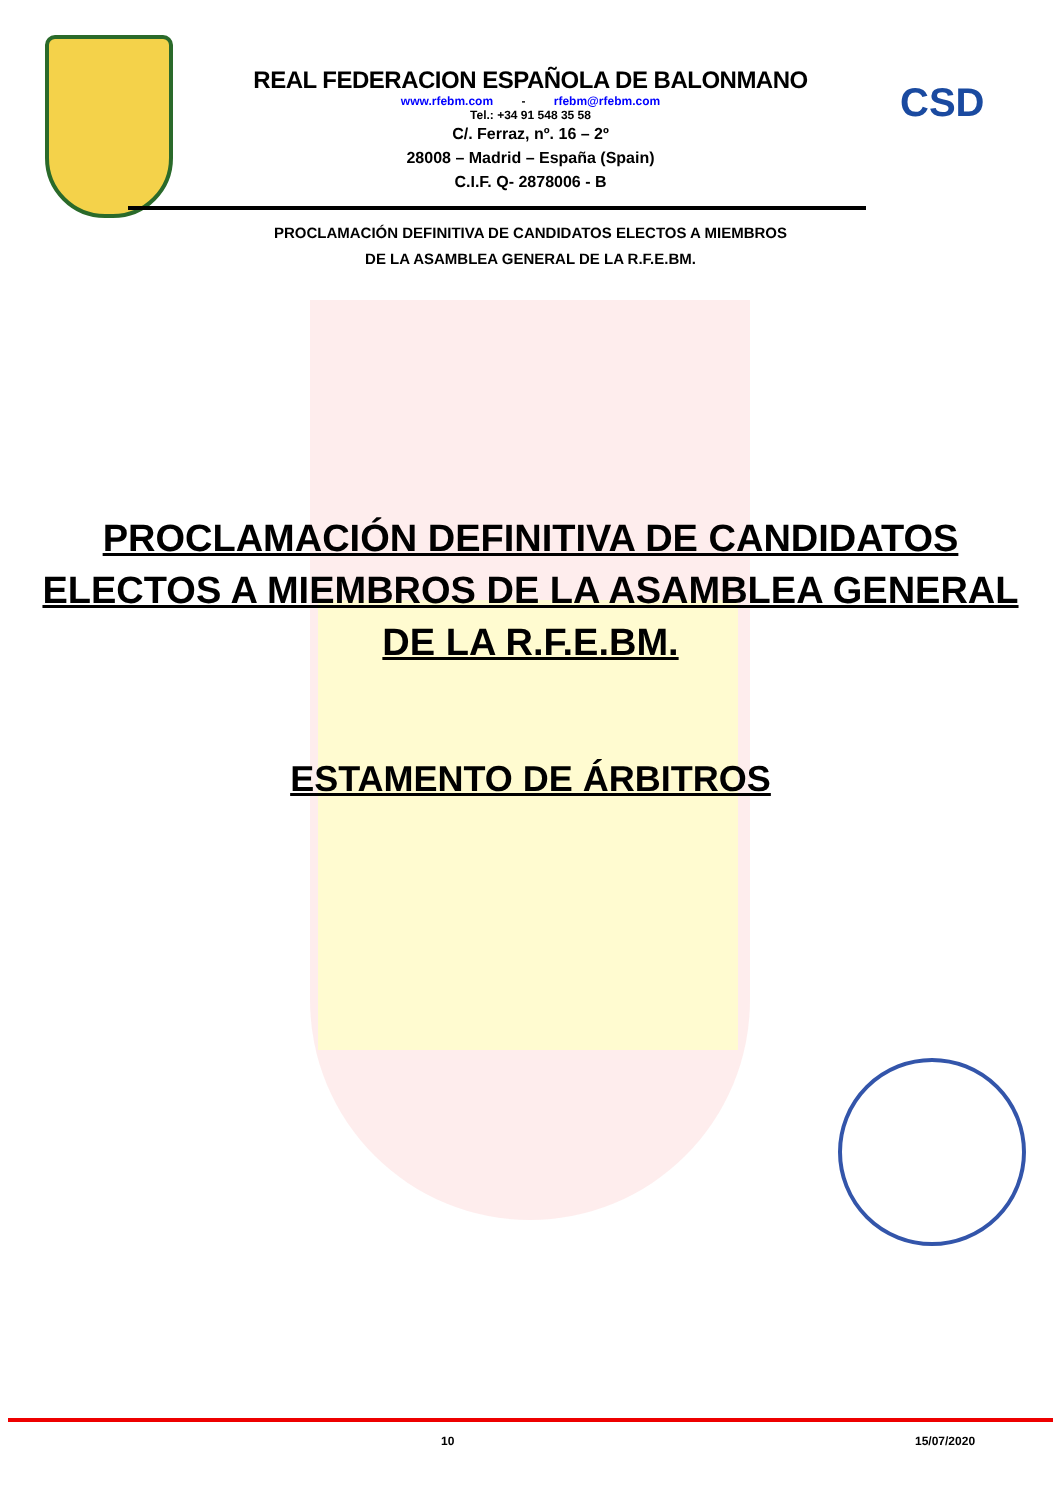CSD
REAL FEDERACION ESPAÑOLA DE BALONMANO
www.rfebm.com - rfebm@rfebm.com
Tel.: +34 91 548 35 58
C/. Ferraz, nº. 16 – 2º
28008 – Madrid – España (Spain)
C.I.F. Q- 2878006 - B
PROCLAMACIÓN DEFINITIVA DE CANDIDATOS ELECTOS A MIEMBROS
DE LA ASAMBLEA GENERAL DE LA R.F.E.BM.
PROCLAMACIÓN DEFINITIVA DE CANDIDATOS
ELECTOS A MIEMBROS DE LA ASAMBLEA GENERAL
DE LA R.F.E.BM.
ESTAMENTO DE ÁRBITROS
10 15/07/2020